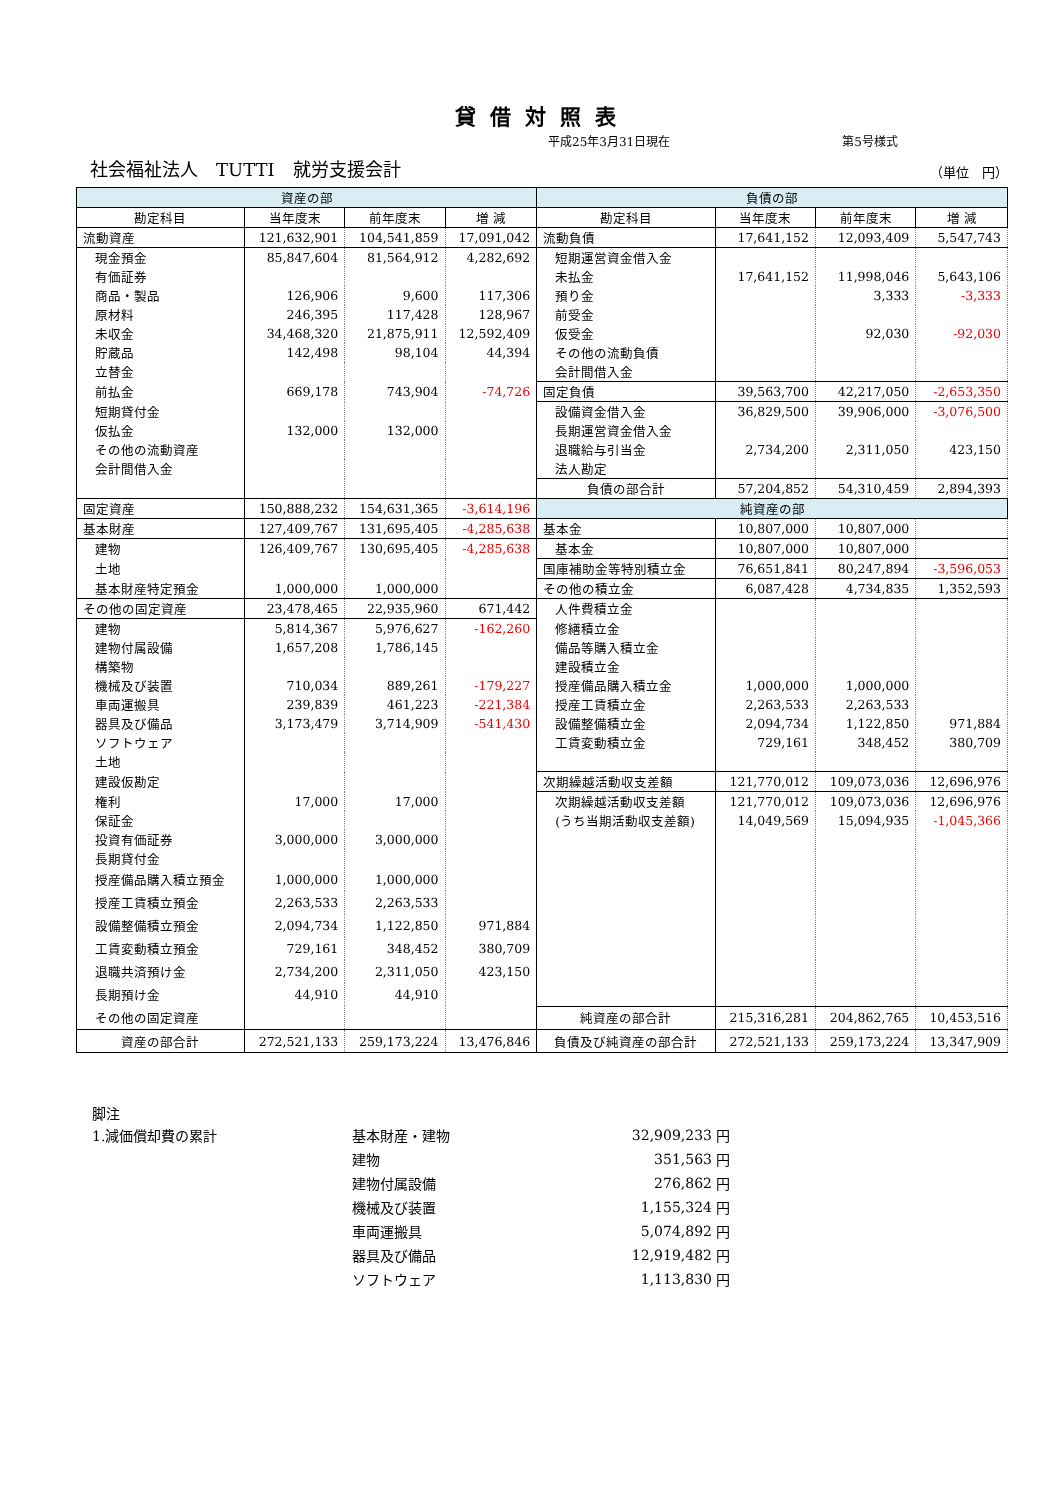貸借対照表
平成25年3月31日現在 第5号様式
社会福祉法人　TUTTI　就労支援会計 （単位　円）
| 資産の部 | | | | 負債の部 | | | |
| --- | --- | --- | --- | --- | --- | --- | --- |
| 勘定科目 | 当年度末 | 前年度末 | 増 減 | 勘定科目 | 当年度末 | 前年度末 | 増 減 |
| 流動資産 | 121,632,901 | 104,541,859 | 17,091,042 | 流動負債 | 17,641,152 | 12,093,409 | 5,547,743 |
| 現金預金 | 85,847,604 | 81,564,912 | 4,282,692 | 短期運営資金借入金 | | | |
| 有価証券 | | | | 未払金 | 17,641,152 | 11,998,046 | 5,643,106 |
| 商品・製品 | 126,906 | 9,600 | 117,306 | 預り金 | | 3,333 | -3,333 |
| 原材料 | 246,395 | 117,428 | 128,967 | 前受金 | | | |
| 未収金 | 34,468,320 | 21,875,911 | 12,592,409 | 仮受金 | | 92,030 | -92,030 |
| 貯蔵品 | 142,498 | 98,104 | 44,394 | その他の流動負債 | | | |
| 立替金 | | | | 会計間借入金 | | | |
| 前払金 | 669,178 | 743,904 | -74,726 | 固定負債 | 39,563,700 | 42,217,050 | -2,653,350 |
| 短期貸付金 | | | | 設備資金借入金 | 36,829,500 | 39,906,000 | -3,076,500 |
| 仮払金 | 132,000 | 132,000 | | 長期運営資金借入金 | | | |
| その他の流動資産 | | | | 退職給与引当金 | 2,734,200 | 2,311,050 | 423,150 |
| 会計間借入金 | | | | 法人勘定 | | | |
| | | | | 負債の部合計 | 57,204,852 | 54,310,459 | 2,894,393 |
| 固定資産 | 150,888,232 | 154,631,365 | -3,614,196 | 純資産の部 | | | |
| 基本財産 | 127,409,767 | 131,695,405 | -4,285,638 | 基本金 | 10,807,000 | 10,807,000 | |
| 建物 | 126,409,767 | 130,695,405 | -4,285,638 | 基本金 | 10,807,000 | 10,807,000 | |
| 土地 | | | | 国庫補助金等特別積立金 | 76,651,841 | 80,247,894 | -3,596,053 |
| 基本財産特定預金 | 1,000,000 | 1,000,000 | | その他の積立金 | 6,087,428 | 4,734,835 | 1,352,593 |
| その他の固定資産 | 23,478,465 | 22,935,960 | 671,442 | 人件費積立金 | | | |
| 建物 | 5,814,367 | 5,976,627 | -162,260 | 修繕積立金 | | | |
| 建物付属設備 | 1,657,208 | 1,786,145 | | 備品等購入積立金 | | | |
| 構築物 | | | | 建設積立金 | | | |
| 機械及び装置 | 710,034 | 889,261 | -179,227 | 授産備品購入積立金 | 1,000,000 | 1,000,000 | |
| 車両運搬具 | 239,839 | 461,223 | -221,384 | 授産工賃積立金 | 2,263,533 | 2,263,533 | |
| 器具及び備品 | 3,173,479 | 3,714,909 | -541,430 | 設備整備積立金 | 2,094,734 | 1,122,850 | 971,884 |
| ソフトウェア | | | | 工賃変動積立金 | 729,161 | 348,452 | 380,709 |
| 土地 | | | | | | | |
| 建設仮勘定 | | | | 次期繰越活動収支差額 | 121,770,012 | 109,073,036 | 12,696,976 |
| 権利 | 17,000 | 17,000 | | 次期繰越活動収支差額 | 121,770,012 | 109,073,036 | 12,696,976 |
| 保証金 | | | | (うち当期活動収支差額) | 14,049,569 | 15,094,935 | -1,045,366 |
| 投資有価証券 | 3,000,000 | 3,000,000 | | | | | |
| 長期貸付金 | | | | | | | |
| 授産備品購入積立預金 | 1,000,000 | 1,000,000 | | | | | |
| 授産工賃積立預金 | 2,263,533 | 2,263,533 | | | | | |
| 設備整備積立預金 | 2,094,734 | 1,122,850 | 971,884 | | | | |
| 工賃変動積立預金 | 729,161 | 348,452 | 380,709 | | | | |
| 退職共済預け金 | 2,734,200 | 2,311,050 | 423,150 | | | | |
| 長期預け金 | 44,910 | 44,910 | | | | | |
| その他の固定資産 | | | | 純資産の部合計 | 215,316,281 | 204,862,765 | 10,453,516 |
| 資産の部合計 | 272,521,133 | 259,173,224 | 13,476,846 | 負債及び純資産の部合計 | 272,521,133 | 259,173,224 | 13,347,909 |
脚注
| 1.減価償却費の累計 | 基本財産・建物 | 32,909,233 | 円 |
| | 建物 | 351,563 | 円 |
| | 建物付属設備 | 276,862 | 円 |
| | 機械及び装置 | 1,155,324 | 円 |
| | 車両運搬具 | 5,074,892 | 円 |
| | 器具及び備品 | 12,919,482 | 円 |
| | ソフトウェア | 1,113,830 | 円 |